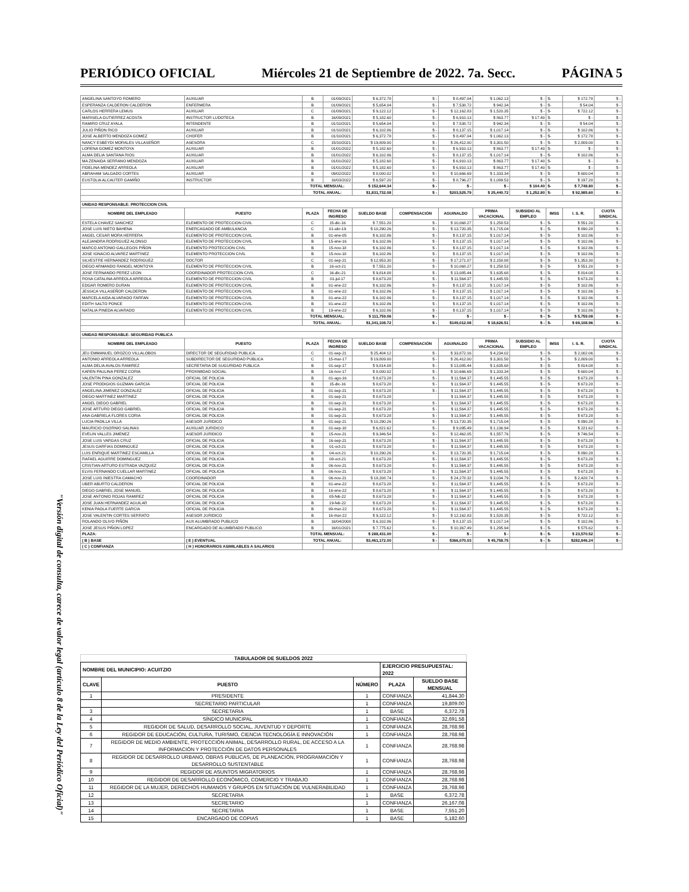PERIÓDICO OFICIAL Miércoles 21 de Septiembre de 2022. 7a. Secc. PÁGINA 5
"Versión digital de consulta, carece de valor legal (artículo 8 de la Ley del Periódico Oficial)"
| ANGELINA SANTOYO ROMERO | AUXILIAR | B | 01/09/2021 | $ 6,372.78 | $ - | $ 8,497.04 | $ 1,062.13 | $ - | $- | $ 172.78 | $ - |
| ESPERANZA CALDERON CALDERON | ENFERMERA | B | 01/09/2021 | $ 5,654.04 | $ - | $ 7,538.72 | $ 942.34 | $ - | $- | $ 54.04 | $ - |
| CARLOS HERRERA LEMUS | AUXILIAR | C | 01/09/2021 | $ 9,122.12 | $ - | $ 12,162.83 | $ 1,520.35 | $ - | $- | $ 722.12 | $ - |
| MARISELA GUTIERREZ ACOSTA | INSTRUCTOR LUDOTECA | B | 16/09/2021 | $ 5,182.60 | $ - | $ 6,910.13 | $ 863.77 | $ 17.40 | $- | $ - | $ - |
| RAMIRO CRUZ AYALA | INTENDENTE | B | 01/10/2021 | $ 5,654.04 | $ - | $ 7,538.72 | $ 942.34 | $ - | $- | $ 54.04 | $ - |
| JULIO PIÑON RICO | AUXILIAR | B | 01/10/2021 | $ 6,102.86 | $ - | $ 8,137.15 | $ 1,017.14 | $ - | $- | $ 102.86 | $ - |
| JOSE ALBERTO MENDOZA GOMEZ | CHOFER | B | 01/10/2021 | $ 6,372.78 | $ - | $ 8,497.04 | $ 1,062.13 | $ - | $- | $ 172.78 | $ - |
| NANCY ESBEYDI MORALES VILLASEÑOR | ASESORA | C | 15/10/2021 | $ 19,809.00 | $ - | $ 26,412.00 | $ 3,301.50 | $ - | $- | $ 2,809.00 | $ - |
| LORENA GOMEZ MONTOYA | AUXILIAR | B | 01/01/2022 | $ 5,182.60 | $ - | $ 6,910.13 | $ 863.77 | $ 17.40 | $- | $ - | $ - |
| ALMA DELIA SANTANA RIOS | AUXILIAR | B | 01/01/2022 | $ 6,102.86 | $ - | $ 8,137.15 | $ 1,017.14 | $ - | $- | $ 102.86 | $ - |
| MA ZENAIDA SERRANO MENDOZA | AUXILIAR | B | 01/01/2022 | $ 5,182.60 | $ - | $ 6,910.13 | $ 863.77 | $ 17.40 | $- | $ - | $ - |
| FIDELINA MENDEZ ARREOLA | AUXILIAR | B | 01/01/2022 | $ 5,182.60 | $ - | $ 6,910.13 | $ 863.77 | $ 17.40 | $- | $ - | $ - |
| ABRAHAM SALGADO CORTES | AUXILIAR | B | 09/02/2022 | $ 8,000.02 | $ - | $ 10,666.69 | $ 1,333.34 | $ - | $- | $ 600.04 | $ - |
| EUSTOLIA ALCAUTER GAMIÑO | INSTRUCTOR | B | 16/03/2022 | $ 6,597.20 | $ - | $ 8,796.27 | $ 1,099.53 | $ - | $- | $ 197.20 | $ - |
| | | TOTAL MENSUAL: | | $ 152,644.34 | $ - | $ - | $ - | $ 104.40 | $- | $ 7,748.80 | $ - |
| | | TOTAL ANUAL: | | $1,831,732.08 | $ - | $203,525.79 | $ 25,440.72 | $ 1,252.80 | $- | $ 92,985.60 | $ - |
| UNIDAD RESPONSABLE: PROTECCION CIVIL | | | | | | | | | | | |
| NOMBRE DEL EMPLEADO | PUESTO | PLAZA | FECHA DE INGRESO | SUELDO BASE | COMPENSACIÓN | AGUINALDO | PRIMA VACACIONAL | SUBSIDIO AL EMPLEO | IMSS | I. S. R. | CUOTA SINDICAL |
| ESTELA CHAVEZ SANCHEZ | ELEMENTO DE PROTECCION CIVIL | C | 15-dic-16 | $ 7,551.20 | $ - | $ 10,068.27 | $ 1,258.53 | $ - | $- | $ 551.20 | $ - |
| JOSE LUIS NIETO BAHENA | ENERCAGADO DE AMBULANCIA | C | 01-abr-19 | $ 10,290.26 | $ - | $ 13,720.35 | $ 1,715.04 | $ - | $- | $ 890.28 | $ - |
| ANGEL CESAR MORA HERRERA | ELEMENTO DE PROTECCION CIVIL | B | 01-ene-05 | $ 6,102.86 | $ - | $ 8,137.15 | $ 1,017.14 | $ - | $- | $ 102.86 | $ - |
| ALEJANDRA RODRIGUEZ ALONSO | ELEMENTO DE PROTECCION CIVIL | B | 15-ene-16 | $ 6,102.86 | $ - | $ 8,137.15 | $ 1,017.14 | $ - | $- | $ 102.86 | $ - |
| MARCO ANTONIO GALLEGOS PIÑON | ELEMENTO PROTECCION CIVIL | B | 15-nov-18 | $ 6,102.86 | $ - | $ 8,137.15 | $ 1,017.14 | $ - | $- | $ 102.86 | $ - |
| JOSE IGNACIO ALVAREZ MARTINEZ | ELEMENTO PROTECCION CIVIL | B | 15-nov-18 | $ 6,102.86 | $ - | $ 8,137.15 | $ 1,017.14 | $ - | $- | $ 102.86 | $ - |
| SILVESTRE HERNANDEZ RODRIGUEZ | DOCTOR | C | 01-sep-21 | $ 12,953.30 | $ - | $ 17,271.07 | $ 2,158.88 | $ - | $- | $ 1,353.30 | $ - |
| DIEGO ARMANDO RANGEL MONTOYA | ELEMENTO DE PROTECCION CIVIL | B | 16-oct-21 | $ 7,551.20 | $ - | $ 10,068.27 | $ 1,258.53 | $ - | $- | $ 551.20 | $ - |
| JOSE FERNANDO PEREZ LEON | COORDINADOR PROTECCION CIVIL | C | 16-dic-21 | $ 9,814.08 | $ - | $ 13,085.44 | $ 1,635.68 | $ - | $- | $ 814.08 | $ - |
| ROSA CATALINA ARREOLA ARREOLA | ELEMENTO DE PROTECCION CIVIL | B | 01-jul-17 | $ 8,673.28 | $ - | $ 11,564.37 | $ 1,445.55 | $ - | $- | $ 673.28 | $ - |
| EDGAR ROMERO DURAN | ELEMENTO DE PROTECCION CIVIL | B | 01-ene-22 | $ 6,102.86 | $ - | $ 8,137.15 | $ 1,017.14 | $ - | $- | $ 102.86 | $ - |
| JESSICA VILLASEÑOR CALDERON | ELEMENTO DE PROTECCION CIVIL | B | 01-ene-22 | $ 6,102.86 | $ - | $ 8,137.15 | $ 1,017.14 | $ - | $- | $ 102.86 | $ - |
| MARCELA AIDA ALVARADO FARFAN | ELEMENTO DE PROTECCION CIVIL | B | 01-ene-22 | $ 6,102.86 | $ - | $ 8,137.15 | $ 1,017.14 | $ - | $- | $ 102.86 | $ - |
| EDITH SALTO PONCE | ELEMENTO DE PROTECCION CIVIL | B | 01-ene-22 | $ 6,102.86 | $ - | $ 8,137.15 | $ 1,017.14 | $ - | $- | $ 102.86 | $ - |
| NATALIA PINEDA ALVARADO | ELEMENTO DE PROTECCION CIVIL | B | 19-ene-22 | $ 6,102.86 | $ - | $ 8,137.15 | $ 1,017.14 | $ - | $- | $ 102.86 | $ - |
| | | TOTAL MENSUAL: | | $ 111,759.06 | $ - | $ - | $ - | $ - | $- | $ 5,759.08 | $ - |
| | | TOTAL ANUAL: | | $1,341,108.72 | $ - | $149,012.08 | $ 18,626.51 | $ - | $- | $ 69,108.96 | $ - |
| UNIDAD RESPONSABLE: SEGURIDAD PUBLICA | | | | | | | | | | | |
| NOMBRE DEL EMPLEADO | PUESTO | PLAZA | FECHA DE INGRESO | SUELDO BASE | COMPENSACIÓN | AGUINALDO | PRIMA VACACIONAL | SUBSIDIO AL EMPLEO | IMSS | I. S. R. | CUOTA SINDICAL |
| JEU EMMANUEL OROZCO VILLALOBOS | DIRECTOR DE SEGURIDAD PUBLICA | C | 01-sep-21 | $ 25,404.12 | $ - | $ 33,872.16 | $ 4,234.02 | $ - | $- | $ 2,002.06 | $ - |
| ANTONIO ARREOLA ARREOLA | SUBDIRECTOR DE SEGURIDAD PUBLICA | C | 15-mar-17 | $ 19,809.00 | $ - | $ 26,412.00 | $ 3,301.50 | $ - | $- | $ 2,809.00 | $ - |
| ALMA DELIA AVALOS RAMIREZ | SECRETARIA DE SUGURIDAD PUBLICA | B | 01-sep-17 | $ 9,814.08 | $ - | $ 13,085.44 | $ 1,635.68 | $ - | $- | $ 814.08 | $ - |
| KAREN PAULINA PEREZ CORIA | PROXIMIDAD SOCIAL | B | 16-nov-17 | $ 8,000.02 | $ - | $ 10,666.69 | $ 1,333.34 | $ - | $- | $ 600.04 | $ - |
| VALENTIN PINA GONZALEZ | OFICIAL DE POLICIA | B | 01-ago-16 | $ 8,673.28 | $ - | $ 11,564.37 | $ 1,445.55 | $ - | $- | $ 673.28 | $ - |
| JOSE PRODIGIOS GUZMAN GARCIA | OFICIAL DE POLICIA | B | 15-dic-16 | $ 8,673.28 | $ - | $ 11,564.37 | $ 1,445.55 | $ - | $- | $ 673.28 | $ - |
| ANGELINA JIMENEZ GONZALEZ | OFICIAL DE POLICIA | B | 01-sep-21 | $ 8,673.28 | $ - | $ 11,564.37 | $ 1,445.55 | $ - | $- | $ 673.28 | $ - |
| DIEGO MARTINEZ MARTINEZ | OFICIAL DE POLICIA | B | 01-sep-21 | $ 8,673.28 | | $ 11,564.37 | $ 1,445.55 | $ - | $- | $ 673.28 | $ - |
| ANGEL DIEGO GABRIEL | OFICIAL DE POLICIA | B | 01-sep-21 | $ 8,673.28 | $ - | $ 11,564.37 | $ 1,445.55 | $ - | $- | $ 673.28 | $ - |
| JOSE ARTURO DIEGO GABRIEL | OFICIAL DE POLICIA | B | 01-sep-21 | $ 8,673.28 | $ - | $ 11,564.37 | $ 1,445.55 | $ - | $- | $ 673.28 | $ - |
| ANA GABRIELA FLORES CORIA | OFICIAL DE POLICIA | B | 01-sep-21 | $ 8,673.28 | $ - | $ 11,564.37 | $ 1,445.55 | $ - | $- | $ 673.28 | $ - |
| LUCIA PADILLA VILLA | ASESOR JURIDICO | B | 01-sep-21 | $ 10,290.26 | $ - | $ 13,720.35 | $ 1,715.04 | $ - | $- | $ 890.28 | $ - |
| MAURICIO OSORNIO SALINAS | AUXILIAR JURIDICO | B | 01-sep-18 | $ 6,821.62 | $ - | $ 9,095.49 | $ 1,136.94 | $ - | $- | $ 221.62 | $ - |
| EVELIN VALLES JIMENEZ | ASESOR JURIDICO | B | 15-nov-21 | $ 9,346.54 | $ - | $ 12,462.05 | $ 1,557.76 | $ - | $- | $ 746.54 | $ - |
| JOSE LUIS VARGAS CRUZ | OFICIAL DE POLICIA | B | 16-sep-21 | $ 8,673.28 | $ - | $ 11,564.37 | $ 1,445.55 | $ - | $- | $ 673.28 | $ - |
| JESUS GARFIAS DOMINGUEZ | OFICIAL DE POLICIA | B | 01-oct-21 | $ 8,673.28 | $ - | $ 11,564.37 | $ 1,445.55 | $ - | $- | $ 673.28 | $ - |
| LUIS ENRIQUE MARTINEZ ESCAMILLA | OFICIAL DE POLICIA | B | 04-oct-21 | $ 10,290.26 | $ - | $ 13,720.35 | $ 1,715.04 | $ - | $- | $ 890.28 | $ - |
| RAFAEL AGUIRRE DOMINGUEZ | OFICIAL DE POLICIA | B | 08-oct-21 | $ 8,673.28 | $ - | $ 11,564.37 | $ 1,445.55 | $ - | $- | $ 673.28 | $ - |
| CRISTIAN ARTURO ESTRADA VAZQUEZ | OFICIAL DE POLICIA | B | 06-nov-21 | $ 8,673.28 | $ - | $ 11,564.37 | $ 1,445.55 | $ - | $- | $ 673.28 | $ - |
| ELVIS FERNANDO CUELLAR MARTINEZ | OFICIAL DE POLICIA | B | 06-nov-21 | $ 8,673.28 | $ - | $ 11,564.37 | $ 1,445.55 | $ - | $- | $ 673.28 | $ - |
| JOSE LUIS INIESTRA CAMACHO | COORDINADOR | B | 06-nov-21 | $ 18,208.74 | $ - | $ 24,278.32 | $ 3,034.79 | $ - | $- | $ 2,428.74 | $ - |
| UBER ABURTO CALDERON | OFICIAL DE POLICIA | B | 01-ene-22 | $ 8,673.28 | $ - | $ 11,564.37 | $ 1,445.55 | $ - | $- | $ 673.28 | $ - |
| DIEGO GABRIEL JOSE MANUEL | OFICIAL DE POLICIA | B | 16-ene-22 | $ 8,673.28 | $ - | $ 11,564.37 | $ 1,445.55 | $ - | $- | $ 673.28 | $ - |
| JOSE ANTONIO ROJAS RAMIREZ | OFICIAL DE POLICIA | B | 05-feb-22 | $ 8,673.28 | $ - | $ 11,564.37 | $ 1,445.55 | $ - | $- | $ 673.28 | $ - |
| JOSE JUAN HERNANDEZ AGUILAR | OFICIAL DE POLICIA | B | 19-feb-22 | $ 8,673.28 | $ - | $ 11,564.37 | $ 1,445.55 | $ - | $- | $ 673.28 | $ - |
| KENIA PAOLA FUERTE GARCIA | OFICIAL DE POLICIA | B | 09-mar-22 | $ 8,673.28 | $ - | $ 11,564.37 | $ 1,445.55 | $ - | $- | $ 673.28 | $ - |
| JOSE VALENTIN CORTES SERRATO | ASESOR JURIDICO | B | 16-mar-22 | $ 9,122.12 | $ - | $ 12,162.83 | $ 1,520.35 | $ - | $- | $ 722.12 | $ - |
| ROLANDO OLIVO PIÑÓN | AUX ALUMBRADO PUBLICO | B | 16/04/2008 | $ 6,102.86 | $ - | $ 8,137.15 | $ 1,017.14 | $ - | $- | $ 102.86 | $ - |
| JOSE JESUS PIÑON LOPEZ | ENCARGADO DE ALUMBRADO PUBLICO | B | 16/01/2021 | $ 7,775.62 | $ - | $ 10,367.49 | $ 1,295.94 | $ - | $- | $ 575.62 | $ - |
| PLAZA: | | TOTAL MENSUAL: | | $ 288,431.00 | $ - | $ - | $ - | $ - | $- | $ 23,570.52 | $ - |
| ( B ) BASE | ( E ) EVENTUAL | TOTAL ANUAL: | | $3,461,172.00 | $ - | $366,070.03 | $ 45,758.75 | $ - | $- | $282,846.24 | $ - |
| ( C ) CONFIANZA | ( H ) HONORARIOS ASIMILABLES A SALARIOS | | | | | | | | | | |
| TABULADOR DE SUELDOS 2022 | | | | |
| --- | --- | --- | --- | --- |
| NOMBRE DEL MUNICIPIO: ACUITZIO | | | EJERCICIO PRESUPUESTAL: 2022 | |
| CLAVE | PUESTO | NÚMERO | PLAZA | SUELDO BASE MENSUAL |
| 1 | PRESIDENTE | 1 | CONFIANZA | 41,844.30 |
| | SECRETARIO PARTICULAR | 1 | CONFIANZA | 19,809.00 |
| 3 | SECRETARIA | 1 | BASE | 6,372.78 |
| 4 | SÍNDICO MUNICIPAL | 1 | CONFIANZA | 32,691.58 |
| 5 | REGIDOR DE SALUD, DESARROLLO SOCIAL, JUVENTUD Y DEPORTE | 1 | CONFIANZA | 28,768.98 |
| 6 | REGIDOR DE EDUCACIÓN, CULTURA, TURISMO, CIENCIA TECNOLOGÍA E INNOVACIÓN | 1 | CONFIANZA | 28,768.98 |
| 7 | REGIDOR DE MEDIO AMBIENTE, PROTECCIÓN ANIMAL, DESARROLLO RURAL, DE ACCESO A LA INFORMACIÓN Y PROTECCIÓN DE DATOS PERSONALES | 1 | CONFIANZA | 28,768.98 |
| 8 | REGIDOR DE DESARROLLO URBANO, OBRAS PUBLICAS, DE PLANEACIÓN, PROGRAMACIÓN Y DESARROLLO SUSTENTABLE | 1 | CONFIANZA | 28,768.98 |
| 9 | REGIDOR DE ASUNTOS MIGRATORIOS | 1 | CONFIANZA | 28,768.98 |
| 10 | REGIDOR DE DESARROLLO ECONÓMICO, COMERCIO Y TRABAJO | 1 | CONFIANZA | 28,768.98 |
| 11 | REGIDOR DE LA MUJER, DERECHOS HUMANOS Y GRUPOS EN SITUACIÓN DE VULNERABILIDAD | 1 | CONFIANZA | 28,768.98 |
| 12 | SECRETARIA | 1 | BASE | 6,372.78 |
| 13 | SECRETARIO | 1 | CONFIANZA | 26,167.08 |
| 14 | SECRETARIA | 1 | BASE | 7,551.20 |
| 15 | ENCARGADO DE COPIAS | 1 | BASE | 5,182.60 |